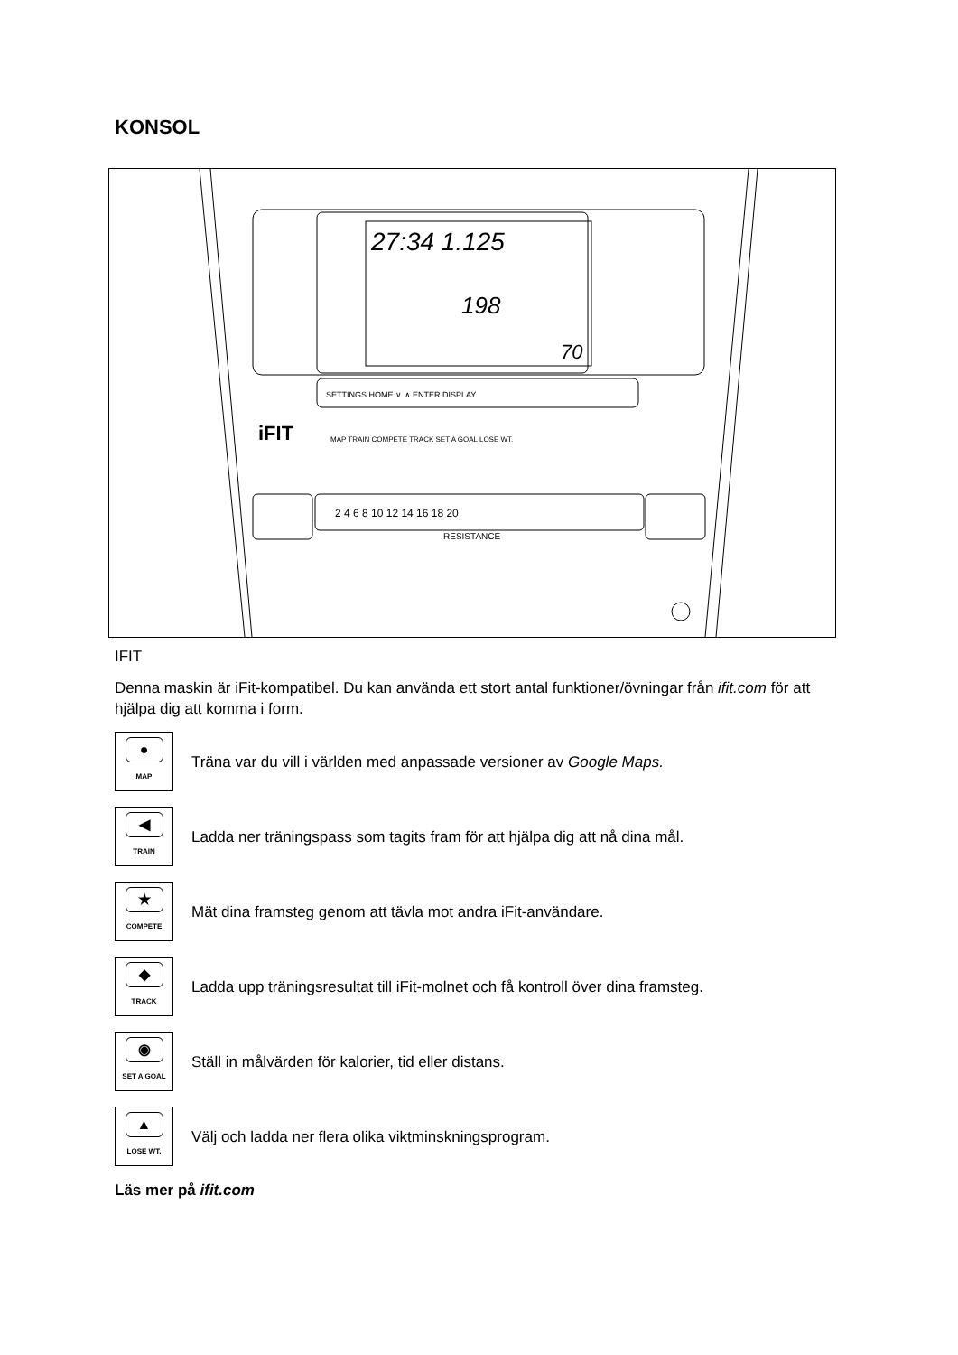KONSOL
27:34 1.125
198
70
SETTINGS HOME ∨ ∧ ENTER DISPLAY
iFIT
MAP TRAIN COMPETE TRACK SET A GOAL LOSE WT.
2 4 6 8 10 12 14 16 18 20
RESISTANCE
IFIT
Denna maskin är iFit-kompatibel. Du kan använda ett stort antal funktioner/övningar från ifit.com för att hjälpa dig att komma i form.
●
MAP
Träna var du vill i världen med anpassade versioner av Google Maps.
◀
TRAIN
Ladda ner träningspass som tagits fram för att hjälpa dig att nå dina mål.
★
COMPETE
Mät dina framsteg genom att tävla mot andra iFit-användare.
◆
TRACK
Ladda upp träningsresultat till iFit-molnet och få kontroll över dina framsteg.
◉
SET A GOAL
Ställ in målvärden för kalorier, tid eller distans.
▲
LOSE WT.
Välj och ladda ner flera olika viktminskningsprogram.
Läs mer på ifit.com